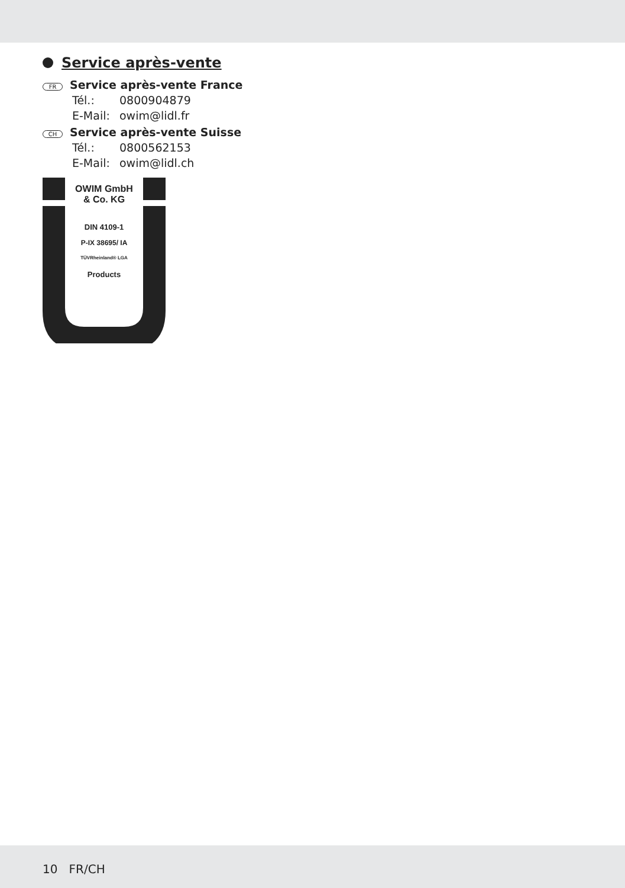Service après-vente
FR Service après-vente France
Tél.: 0800904879
E-Mail: owim@lidl.fr
CH Service après-vente Suisse
Tél.: 0800562153
E-Mail: owim@lidl.ch
OWIM GmbH
& Co. KG
DIN 4109-1
P-IX 38695/ IA
TÜVRheinland® LGA
Products
10 FR/CH